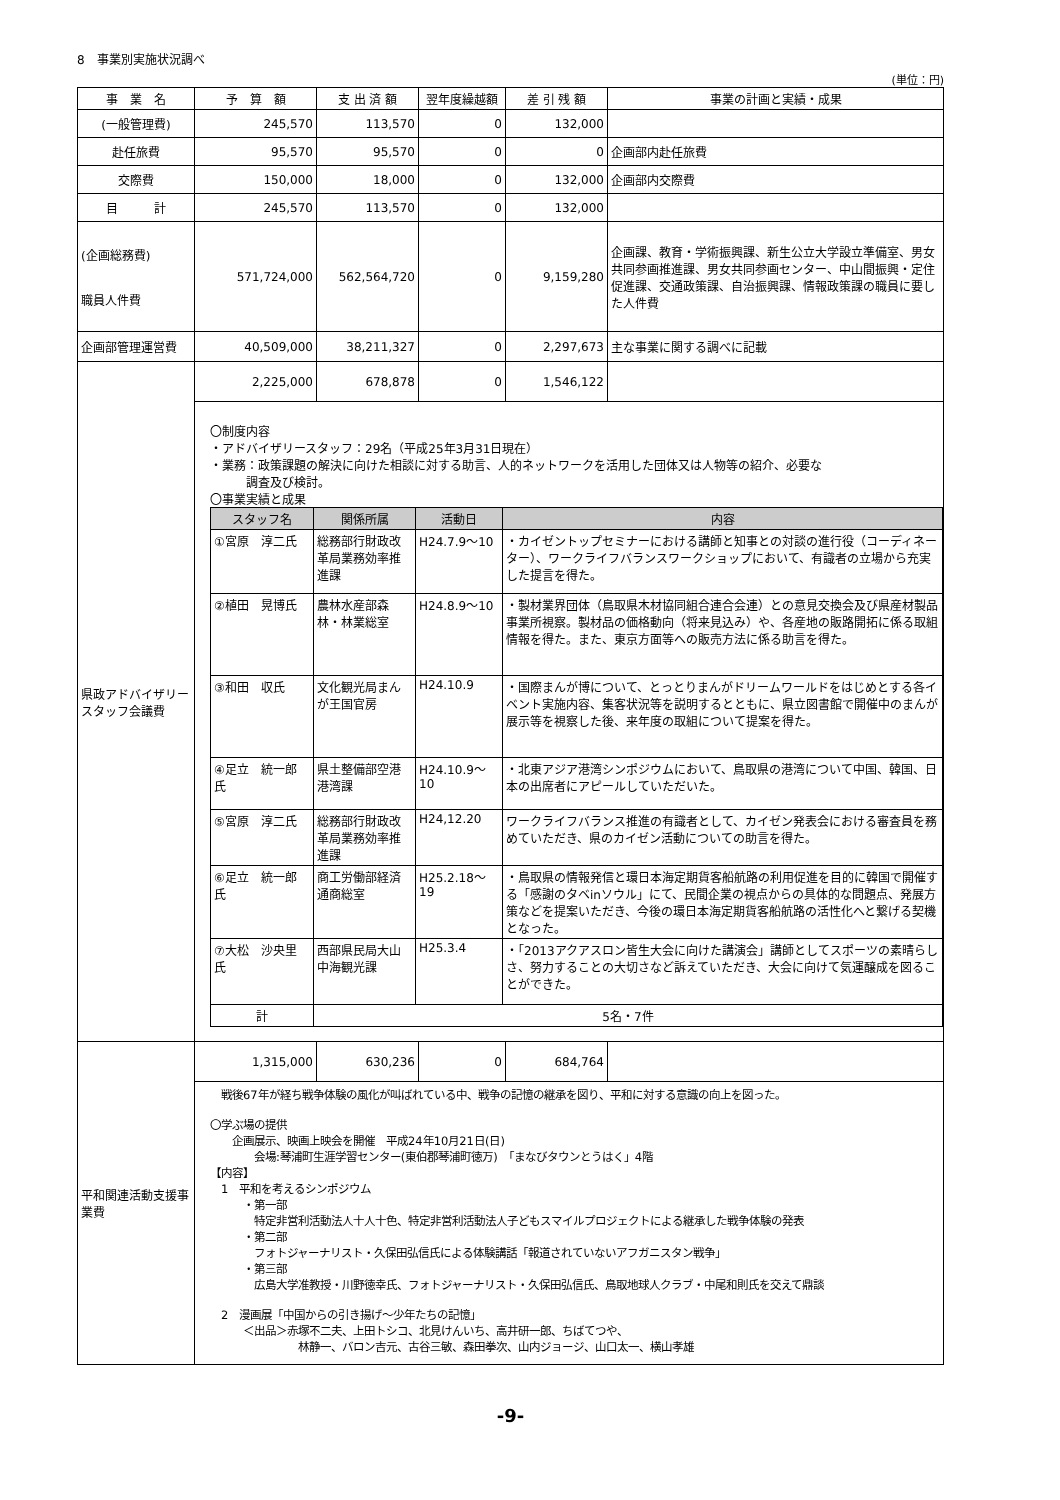8　事業別実施状況調べ
(単位：円)
| 事 業 名 | 予 算 額 | 支 出 済 額 | 翌年度繰越額 | 差 引 残 額 | 事業の計画と実績・成果 |
| --- | --- | --- | --- | --- | --- |
| (一般管理費) | 245,570 | 113,570 | 0 | 132,000 | |
| 赴任旅費 | 95,570 | 95,570 | 0 | 0 | 企画部内赴任旅費 |
| 交際費 | 150,000 | 18,000 | 0 | 132,000 | 企画部内交際費 |
| 目 計 | 245,570 | 113,570 | 0 | 132,000 | |
| (企画総務費) 職員人件費 | 571,724,000 | 562,564,720 | 0 | 9,159,280 | 企画課、教育・学術振興課、新生公立大学設立準備室、男女共同参画推進課、男女共同参画センター、中山間振興・定住促進課、交通政策課、自治振興課、情報政策課の職員に要した人件費 |
| 企画部管理運営費 | 40,509,000 | 38,211,327 | 0 | 2,297,673 | 主な事業に関する調べに記載 |
| 県政アドバイザリースタッフ会議費 | 2,225,000 | 678,878 | 0 | 1,546,122 | |
| | 〇制度内容 ・アドバイザリースタッフ：29名（平成25年3月31日現在） ・業務：政策課題の解決に向けた相談に対する助言、人的ネットワークを活用した団体又は人物等の紹介、必要な 調査及び検討。 〇事業実績と成果 / スタッフ名 / 関係所属 / 活動日 / 内容 / / --- / --- / --- / --- / / ①宮原 淳二氏 / 総務部行財政改革局業務効率推進課 / H24.7.9～10 / ・カイゼントップセミナーにおける講師と知事との対談の進行役（コーディネーター）、ワークライフバランスワークショップにおいて、有識者の立場から充実した提言を得た。 / / ②植田 晃博氏 / 農林水産部森林・林業総室 / H24.8.9～10 / ・製材業界団体（鳥取県木材協同組合連合会連）との意見交換会及び県産材製品事業所視察。製材品の価格動向（将来見込み）や、各産地の販路開拓に係る取組情報を得た。また、東京方面等への販売方法に係る助言を得た。 / / ③和田 収氏 / 文化観光局まんが王国官房 / H24.10.9 / ・国際まんが博について、とっとりまんがドリームワールドをはじめとする各イベント実施内容、集客状況等を説明するとともに、県立図書館で開催中のまんが展示等を視察した後、来年度の取組について提案を得た。 / / ④足立 統一郎 氏 / 県土整備部空港港湾課 / H24.10.9～10 / ・北東アジア港湾シンポジウムにおいて、鳥取県の港湾について中国、韓国、日本の出席者にアピールしていただいた。 / / ⑤宮原 淳二氏 / 総務部行財政改革局業務効率推進課 / H24,12.20 / ワークライフバランス推進の有識者として、カイゼン発表会における審査員を務めていただき、県のカイゼン活動についての助言を得た。 / / ⑥足立 統一郎 氏 / 商工労働部経済通商総室 / H25.2.18～19 / ・鳥取県の情報発信と環日本海定期貨客船航路の利用促進を目的に韓国で開催する「感謝のタベinソウル」にて、民間企業の視点からの具体的な問題点、発展方策などを提案いただき、今後の環日本海定期貨客船航路の活性化へと繋げる契機となった。 / / ⑦大松 沙央里 氏 / 西部県民局大山中海観光課 / H25.3.4 / ・「2013アクアスロン皆生大会に向けた講演会」講師としてスポーツの素晴らしさ、努力することの大切さなど訴えていただき、大会に向けて気運醸成を図ることができた。 / / 計 / 5名・7件 / / / | | | | |
| 平和関連活動支援事業費 | 1,315,000 | 630,236 | 0 | 684,764 | |
| | 戦後67年が経ち戦争体験の風化が叫ばれている中、戦争の記憶の継承を図り、平和に対する意識の向上を図った。 〇学ぶ場の提供 企画展示、映画上映会を開催 平成24年10月21日(日) 会場:琴浦町生涯学習センター(東伯郡琴浦町徳万) 「まなびタウンとうはく」4階 【内容】 1 平和を考えるシンポジウム ・第一部 特定非営利活動法人十人十色、特定非営利活動法人子どもスマイルプロジェクトによる継承した戦争体験の発表 ・第二部 フォトジャーナリスト・久保田弘信氏による体験講話「報道されていないアフガニスタン戦争」 ・第三部 広島大学准教授・川野徳幸氏、フォトジャーナリスト・久保田弘信氏、鳥取地球人クラブ・中尾和則氏を交えて鼎談 2 漫画展「中国からの引き揚げ～少年たちの記憶」 ＜出品＞赤塚不二夫、上田トシコ、北見けんいち、高井研一郎、ちばてつや、 林静一、バロン吉元、古谷三敏、森田拳次、山内ジョージ、山口太一、横山孝雄 | | | | |
-9-